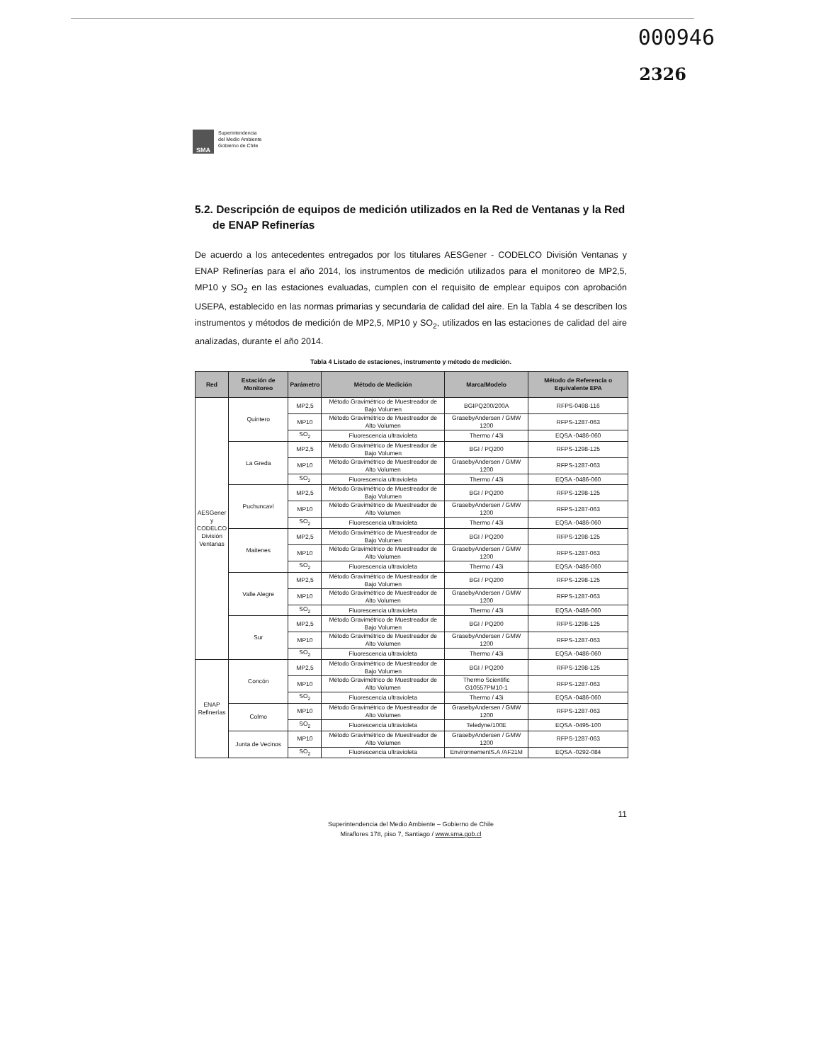000946
2326
SMA
Superintendencia
del Medio Ambiente
Gobierno de Chile
5.2. Descripción de equipos de medición utilizados en la Red de Ventanas y la Red de ENAP Refinerías
De acuerdo a los antecedentes entregados por los titulares AESGener - CODELCO División Ventanas y ENAP Refinerías para el año 2014, los instrumentos de medición utilizados para el monitoreo de MP2,5, MP10 y SO<sub>2</sub> en las estaciones evaluadas, cumplen con el requisito de emplear equipos con aprobación USEPA, establecido en las normas primarias y secundaria de calidad del aire. En la Tabla 4 se describen los instrumentos y métodos de medición de MP2,5, MP10 y SO<sub>2</sub>, utilizados en las estaciones de calidad del aire analizadas, durante el año 2014.
Tabla 4 Listado de estaciones, instrumento y método de medición.
| Red | Estación de Monitoreo | Parámetro | Método de Medición | Marca/Modelo | Método de Referencia o Equivalente EPA |
| --- | --- | --- | --- | --- | --- |
| AESGener y CODELCO División Ventanas | Quintero | MP2,5 | Método Gravimétrico de Muestreador de Bajo Volumen | BGIPQ200/200A | RFPS-0498-116 |
| | | MP10 | Método Gravimétrico de Muestreador de Alto Volumen | GrasebyAndersen / GMW 1200 | RFPS-1287-063 |
| | | SO<sub>2</sub> | Fluorescencia ultravioleta | Thermo / 43i | EQSA -0486-060 |
| | La Greda | MP2,5 | Método Gravimétrico de Muestreador de Bajo Volumen | BGI / PQ200 | RFPS-1298-125 |
| | | MP10 | Método Gravimétrico de Muestreador de Alto Volumen | GrasebyAndersen / GMW 1200 | RFPS-1287-063 |
| | | SO<sub>2</sub> | Fluorescencia ultravioleta | Thermo / 43i | EQSA -0486-060 |
| | Puchuncaví | MP2,5 | Método Gravimétrico de Muestreador de Bajo Volumen | BGI / PQ200 | RFPS-1298-125 |
| | | MP10 | Método Gravimétrico de Muestreador de Alto Volumen | GrasebyAndersen / GMW 1200 | RFPS-1287-063 |
| | | SO<sub>2</sub> | Fluorescencia ultravioleta | Thermo / 43i | EQSA -0486-060 |
| | Maitenes | MP2,5 | Método Gravimétrico de Muestreador de Bajo Volumen | BGI / PQ200 | RFPS-1298-125 |
| | | MP10 | Método Gravimétrico de Muestreador de Alto Volumen | GrasebyAndersen / GMW 1200 | RFPS-1287-063 |
| | | SO<sub>2</sub> | Fluorescencia ultravioleta | Thermo / 43i | EQSA -0486-060 |
| | Valle Alegre | MP2,5 | Método Gravimétrico de Muestreador de Bajo Volumen | BGI / PQ200 | RFPS-1298-125 |
| | | MP10 | Método Gravimétrico de Muestreador de Alto Volumen | GrasebyAndersen / GMW 1200 | RFPS-1287-063 |
| | | SO<sub>2</sub> | Fluorescencia ultravioleta | Thermo / 43i | EQSA -0486-060 |
| | Sur | MP2,5 | Método Gravimétrico de Muestreador de Bajo Volumen | BGI / PQ200 | RFPS-1298-125 |
| | | MP10 | Método Gravimétrico de Muestreador de Alto Volumen | GrasebyAndersen / GMW 1200 | RFPS-1287-063 |
| | | SO<sub>2</sub> | Fluorescencia ultravioleta | Thermo / 43i | EQSA -0486-060 |
| ENAP Refinerías | Concón | MP2,5 | Método Gravimétrico de Muestreador de Bajo Volumen | BGI / PQ200 | RFPS-1298-125 |
| | | MP10 | Método Gravimétrico de Muestreador de Alto Volumen | Thermo Scientific G10557PM10-1 | RFPS-1287-063 |
| | | SO<sub>2</sub> | Fluorescencia ultravioleta | Thermo / 43i | EQSA -0486-060 |
| | Colmo | MP10 | Método Gravimétrico de Muestreador de Alto Volumen | GrasebyAndersen / GMW 1200 | RFPS-1287-063 |
| | | SO<sub>2</sub> | Fluorescencia ultravioleta | Teledyne/100E | EQSA -0495-100 |
| | Junta de Vecinos | MP10 | Método Gravimétrico de Muestreador de Alto Volumen | GrasebyAndersen / GMW 1200 | RFPS-1287-063 |
| | | SO<sub>2</sub> | Fluorescencia ultravioleta | EnvironnementS.A /AF21M | EQSA -0292-084 |
11
Superintendencia del Medio Ambiente – Gobierno de Chile
Miraflores 178, piso 7, Santiago / www.sma.gob.cl